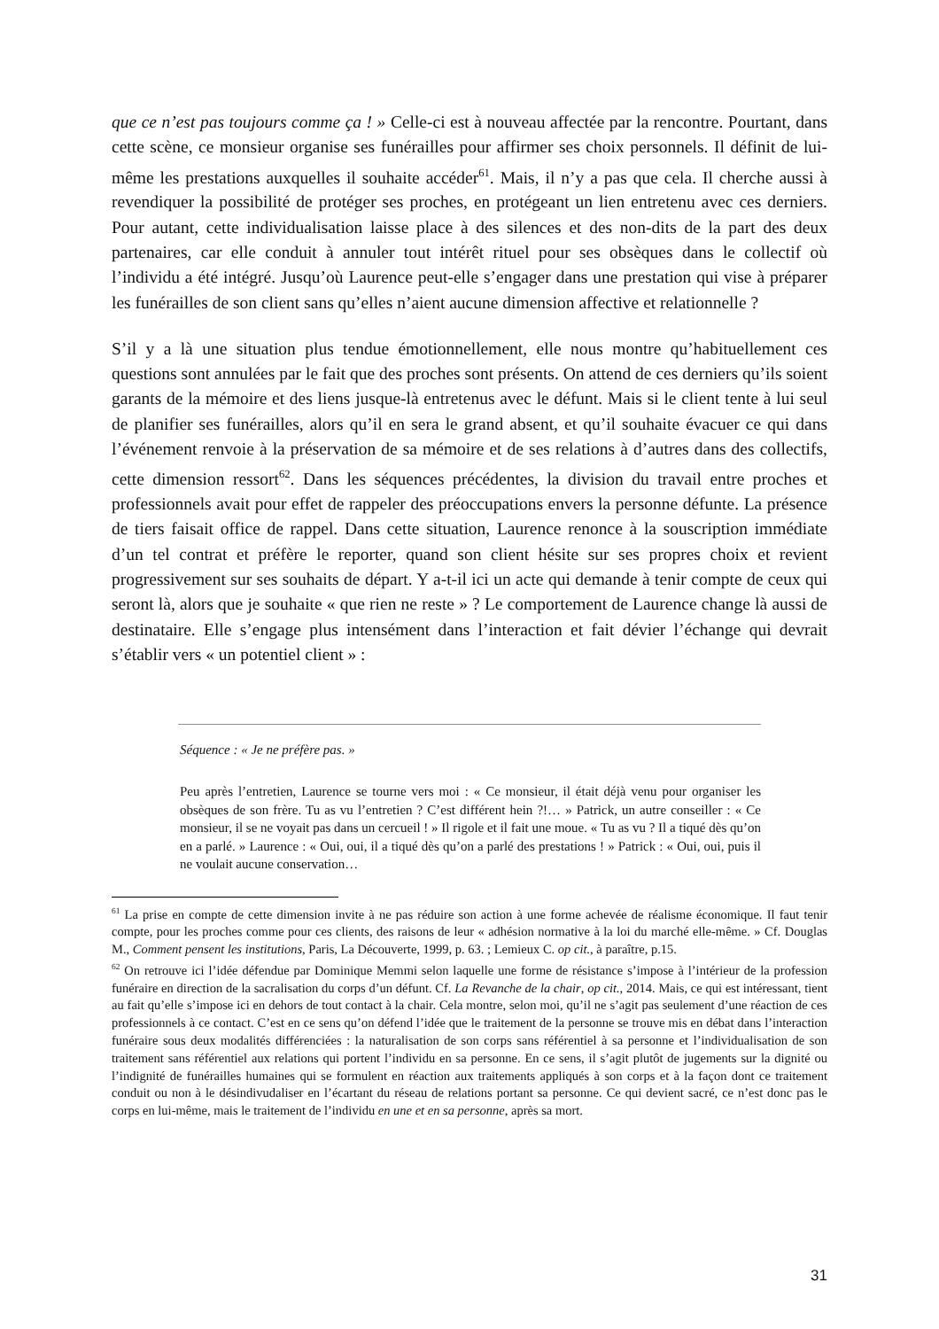que ce n’est pas toujours comme ça ! » Celle-ci est à nouveau affectée par la rencontre. Pourtant, dans cette scène, ce monsieur organise ses funérailles pour affirmer ses choix personnels. Il définit de lui-même les prestations auxquelles il souhaite accéder<sup>61</sup>. Mais, il n’y a pas que cela. Il cherche aussi à revendiquer la possibilité de protéger ses proches, en protégeant un lien entretenu avec ces derniers. Pour autant, cette individualisation laisse place à des silences et des non-dits de la part des deux partenaires, car elle conduit à annuler tout intérêt rituel pour ses obsèques dans le collectif où l’individu a été intégré. Jusqu’où Laurence peut-elle s’engager dans une prestation qui vise à préparer les funérailles de son client sans qu’elles n’aient aucune dimension affective et relationnelle ?
S’il y a là une situation plus tendue émotionnellement, elle nous montre qu’habituellement ces questions sont annulées par le fait que des proches sont présents. On attend de ces derniers qu’ils soient garants de la mémoire et des liens jusque-là entretenus avec le défunt. Mais si le client tente à lui seul de planifier ses funérailles, alors qu’il en sera le grand absent, et qu’il souhaite évacuer ce qui dans l’événement renvoie à la préservation de sa mémoire et de ses relations à d’autres dans des collectifs, cette dimension ressort<sup>62</sup>. Dans les séquences précédentes, la division du travail entre proches et professionnels avait pour effet de rappeler des préoccupations envers la personne défunte. La présence de tiers faisait office de rappel. Dans cette situation, Laurence renonce à la souscription immédiate d’un tel contrat et préfère le reporter, quand son client hésite sur ses propres choix et revient progressivement sur ses souhaits de départ. Y a-t-il ici un acte qui demande à tenir compte de ceux qui seront là, alors que je souhaite « que rien ne reste » ? Le comportement de Laurence change là aussi de destinataire. Elle s’engage plus intensément dans l’interaction et fait dévier l’échange qui devrait s’établir vers « un potentiel client » :
Séquence : « Je ne préfère pas. »
Peu après l’entretien, Laurence se tourne vers moi : « Ce monsieur, il était déjà venu pour organiser les obsèques de son frère. Tu as vu l’entretien ? C’est différent hein ?!… » Patrick, un autre conseiller : « Ce monsieur, il se ne voyait pas dans un cercueil ! » Il rigole et il fait une moue. « Tu as vu ? Il a tiqué dès qu’on en a parlé. » Laurence : « Oui, oui, il a tiqué dès qu’on a parlé des prestations ! » Patrick : « Oui, oui, puis il ne voulait aucune conservation…
<sup>61</sup> La prise en compte de cette dimension invite à ne pas réduire son action à une forme achevée de réalisme économique. Il faut tenir compte, pour les proches comme pour ces clients, des raisons de leur « adhésion normative à la loi du marché elle-même. » Cf. Douglas M., Comment pensent les institutions, Paris, La Découverte, 1999, p. 63. ; Lemieux C. op cit., à paraître, p.15.
<sup>62</sup> On retrouve ici l’idée défendue par Dominique Memmi selon laquelle une forme de résistance s’impose à l’intérieur de la profession funéraire en direction de la sacralisation du corps d’un défunt. Cf. La Revanche de la chair, op cit., 2014. Mais, ce qui est intéressant, tient au fait qu’elle s’impose ici en dehors de tout contact à la chair. Cela montre, selon moi, qu’il ne s’agit pas seulement d’une réaction de ces professionnels à ce contact. C’est en ce sens qu’on défend l’idée que le traitement de la personne se trouve mis en débat dans l’interaction funéraire sous deux modalités différenciées : la naturalisation de son corps sans référentiel à sa personne et l’individualisation de son traitement sans référentiel aux relations qui portent l’individu en sa personne. En ce sens, il s’agit plutôt de jugements sur la dignité ou l’indignité de funérailles humaines qui se formulent en réaction aux traitements appliqués à son corps et à la façon dont ce traitement conduit ou non à le désindivudaliser en l’écartant du réseau de relations portant sa personne. Ce qui devient sacré, ce n’est donc pas le corps en lui-même, mais le traitement de l’individu en une et en sa personne, après sa mort.
31